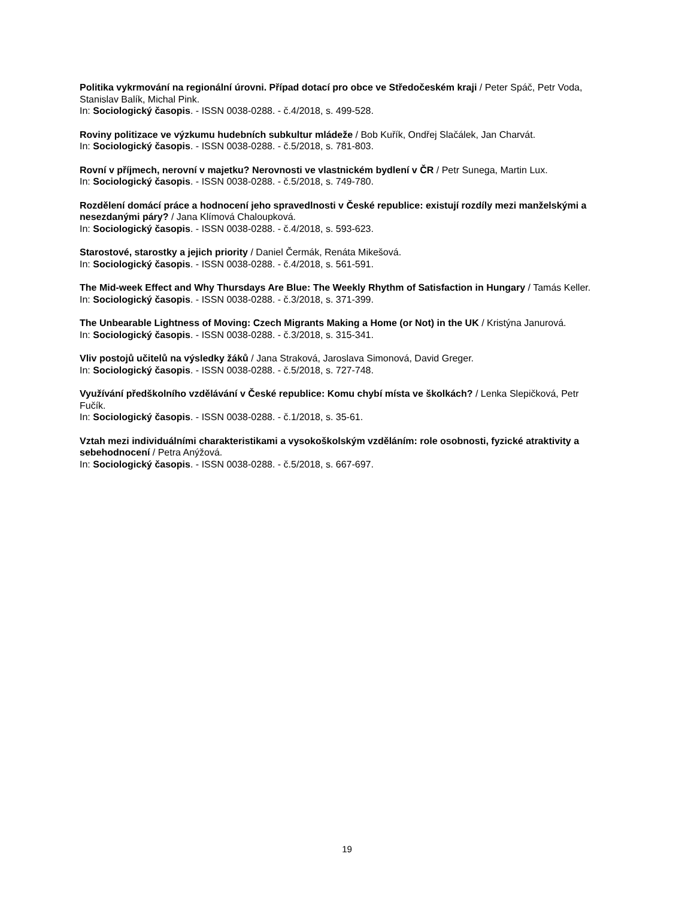Politika vykrmování na regionální úrovni. Případ dotací pro obce ve Středočeském kraji / Peter Spáč, Petr Voda, Stanislav Balík, Michal Pink.
In: Sociologický časopis. - ISSN 0038-0288. - č.4/2018, s. 499-528.
Roviny politizace ve výzkumu hudebních subkultur mládeže / Bob Kuřík, Ondřej Slačálek, Jan Charvát.
In: Sociologický časopis. - ISSN 0038-0288. - č.5/2018, s. 781-803.
Rovní v příjmech, nerovní v majetku? Nerovnosti ve vlastnickém bydlení v ČR / Petr Sunega, Martin Lux.
In: Sociologický časopis. - ISSN 0038-0288. - č.5/2018, s. 749-780.
Rozdělení domácí práce a hodnocení jeho spravedlnosti v České republice: existují rozdíly mezi manželskými a nesezdanými páry? / Jana Klímová Chaloupková.
In: Sociologický časopis. - ISSN 0038-0288. - č.4/2018, s. 593-623.
Starostové, starostky a jejich priority / Daniel Čermák, Renáta Mikešová.
In: Sociologický časopis. - ISSN 0038-0288. - č.4/2018, s. 561-591.
The Mid-week Effect and Why Thursdays Are Blue: The Weekly Rhythm of Satisfaction in Hungary / Tamás Keller.
In: Sociologický časopis. - ISSN 0038-0288. - č.3/2018, s. 371-399.
The Unbearable Lightness of Moving: Czech Migrants Making a Home (or Not) in the UK / Kristýna Janurová.
In: Sociologický časopis. - ISSN 0038-0288. - č.3/2018, s. 315-341.
Vliv postojů učitelů na výsledky žáků / Jana Straková, Jaroslava Simonová, David Greger.
In: Sociologický časopis. - ISSN 0038-0288. - č.5/2018, s. 727-748.
Využívání předškolního vzdělávání v České republice: Komu chybí místa ve školkách? / Lenka Slepičková, Petr Fučík.
In: Sociologický časopis. - ISSN 0038-0288. - č.1/2018, s. 35-61.
Vztah mezi individuálními charakteristikami a vysokoškolským vzděláním: role osobnosti, fyzické atraktivity a sebehodnocení / Petra Anýžová.
In: Sociologický časopis. - ISSN 0038-0288. - č.5/2018, s. 667-697.
19